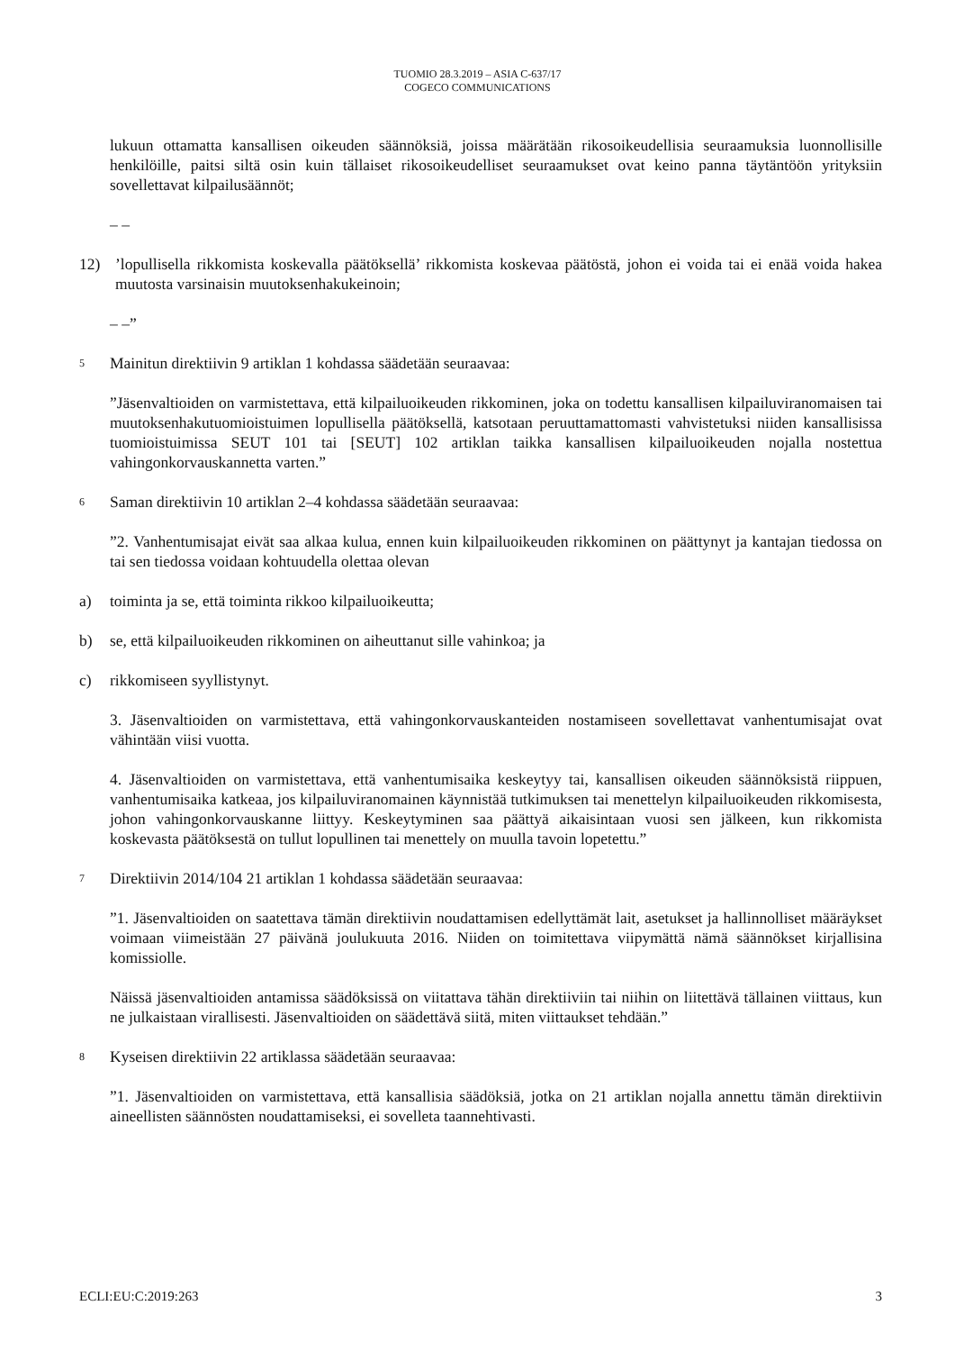TUOMIO 28.3.2019 – ASIA C-637/17
COGECO COMMUNICATIONS
lukuun ottamatta kansallisen oikeuden säännöksiä, joissa määrätään rikosoikeudellisia seuraamuksia luonnollisille henkilöille, paitsi siltä osin kuin tällaiset rikosoikeudelliset seuraamukset ovat keino panna täytäntöön yrityksiin sovellettavat kilpailusäännöt;
– –
12) ’lopullisella rikkomista koskevalla päätöksellä’ rikkomista koskevaa päätöstä, johon ei voida tai ei enää voida hakea muutosta varsinaisin muutoksenhakukeinoin;
– –”
5
Mainitun direktiivin 9 artiklan 1 kohdassa säädetään seuraavaa:
”Jäsenvaltioiden on varmistettava, että kilpailuoikeuden rikkominen, joka on todettu kansallisen kilpailuviranomaisen tai muutoksenhakutuomioistuimen lopullisella päätöksellä, katsotaan peruuttamattomasti vahvistetuksi niiden kansallisissa tuomioistuimissa SEUT 101 tai [SEUT] 102 artiklan taikka kansallisen kilpailuoikeuden nojalla nostettua vahingonkorvauskannetta varten.”
6
Saman direktiivin 10 artiklan 2–4 kohdassa säädetään seuraavaa:
”2. Vanhentumisajat eivät saa alkaa kulua, ennen kuin kilpailuoikeuden rikkominen on päättynyt ja kantajan tiedossa on tai sen tiedossa voidaan kohtuudella olettaa olevan
a) toiminta ja se, että toiminta rikkoo kilpailuoikeutta;
b) se, että kilpailuoikeuden rikkominen on aiheuttanut sille vahinkoa; ja
c) rikkomiseen syyllistynyt.
3. Jäsenvaltioiden on varmistettava, että vahingonkorvauskanteiden nostamiseen sovellettavat vanhentumisajat ovat vähintään viisi vuotta.
4. Jäsenvaltioiden on varmistettava, että vanhentumisaika keskeytyy tai, kansallisen oikeuden säännöksistä riippuen, vanhentumisaika katkeaa, jos kilpailuviranomainen käynnistää tutkimuksen tai menettelyn kilpailuoikeuden rikkomisesta, johon vahingonkorvauskanne liittyy. Keskeytyminen saa päättyä aikaisintaan vuosi sen jälkeen, kun rikkomista koskevasta päätöksestä on tullut lopullinen tai menettely on muulla tavoin lopetettu.”
7
Direktiivin 2014/104 21 artiklan 1 kohdassa säädetään seuraavaa:
”1. Jäsenvaltioiden on saatettava tämän direktiivin noudattamisen edellyttämät lait, asetukset ja hallinnolliset määräykset voimaan viimeistään 27 päivänä joulukuuta 2016. Niiden on toimitettava viipymättä nämä säännökset kirjallisina komissiolle.
Näissä jäsenvaltioiden antamissa säädöksissä on viitattava tähän direktiiviin tai niihin on liitettävä tällainen viittaus, kun ne julkaistaan virallisesti. Jäsenvaltioiden on säädettävä siitä, miten viittaukset tehdään.”
8
Kyseisen direktiivin 22 artiklassa säädetään seuraavaa:
”1. Jäsenvaltioiden on varmistettava, että kansallisia säädöksiä, jotka on 21 artiklan nojalla annettu tämän direktiivin aineellisten säännösten noudattamiseksi, ei sovelleta taannehtivasti.
ECLI:EU:C:2019:263 3